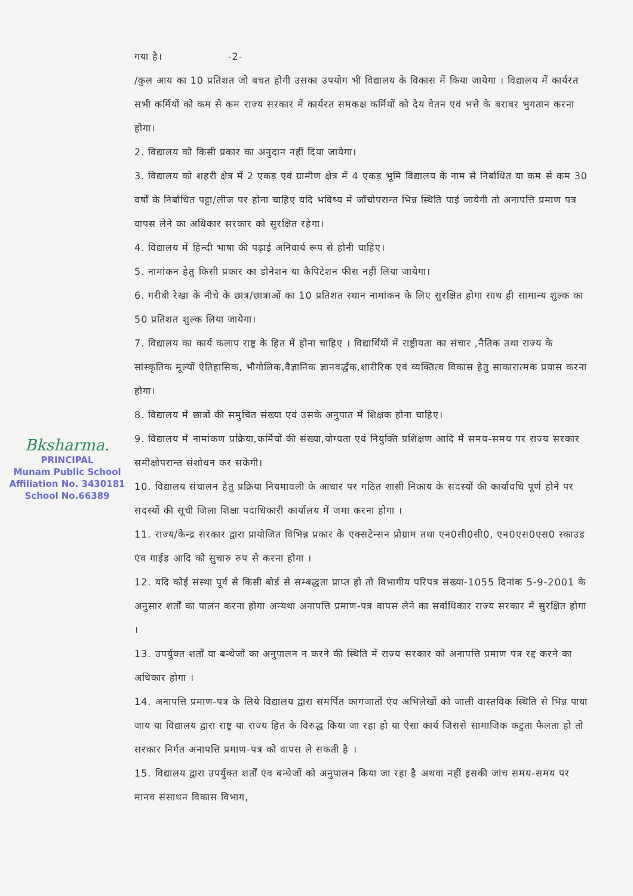Bksharma.
PRINCIPAL
Munam Public School
Affiliation No. 3430181
School No.66389
गया है। -2-
/कुल आय का 10 प्रतिशत जो बचत होगी उसका उपयोग भी विद्यालय के विकास में किया जायेगा । विद्यालय में कार्यरत सभी कर्मियों को कम से कम राज्य सरकार में कार्यरत समकक्ष कर्मियों को देय वेतन एवं भत्ते के बराबर भुगतान करना होगा।
2. विद्यालय को किसी प्रकार का अनुदान नहीं दिया जायेगा।
3. विद्यालय को शहरी क्षेत्र में 2 एकड़ एवं ग्रामीण क्षेत्र में 4 एकड़ भूमि विद्यालय के नाम से निर्बाधित या कम से कम 30 वर्षों के निर्बाधित पट्टा/लीज पर होना चाहिए यदि भविष्य में जाँचोपरान्त भिन्न स्थिति पाई जायेगी तो अनापत्ति प्रमाण पत्र वापस लेने का अधिकार सरकार को सुरक्षित रहेगा।
4. विद्यालय में हिन्दी भाषा की पढ़ाई अनिवार्य रूप से होनी चाहिए।
5. नामांकन हेतु किसी प्रकार का डोनेशन या कैपिटेशन फीस नहीं लिया जायेगा।
6. गरीबी रेखा के नीचे के छात्र/छात्राओं का 10 प्रतिशत स्थान नामांकन के लिए सुरक्षित होगा साथ ही सामान्य शुल्क का 50 प्रतिशत शुल्क लिया जायेगा।
7. विद्यालय का कार्य कलाप राष्ट्र के हित में होना चाहिए । विद्यार्थियों में राष्ट्रीयता का संचार ,नैतिक तथा राज्य के सांस्कृतिक मूल्यों ऐतिहासिक, भौगोलिक,वैज्ञानिक ज्ञानवर्द्धक,शारीरिक एवं व्यक्तित्व विकास हेतु साकारात्मक प्रयास करना होगा।
8. विद्यालय में छात्रों की समुचित संख्या एवं उसके अनुपात में शिक्षक होना चाहिए।
9. विद्यालय में नामांकण प्रक्रिया,कर्मियों की संख्या,योग्यता एवं नियुक्ति प्रशिक्षण आदि में समय-समय पर राज्य सरकार समीक्षोपरान्त संशोधन कर सकेगी।
10. विद्यालय संचालन हेतु प्रक्रिया नियमावली के आधार पर गठित शासी निकाय के सदस्यों की कार्यावधि पूर्ण होने पर सदस्यों की सूची जिला शिक्षा पदाधिकारी कार्यालय में जमा करना होगा ।
11. राज्य/केन्द्र सरकार द्वारा प्रायोजित विभिन्न प्रकार के एक्सटेन्सन प्रोग्राम तथा एन0सी0सी0, एन0एस0एस0 स्काउड एंव गाईड आदि को सुचारु रुप से करना होगा ।
12. यदि कोई संस्था पूर्व से किसी बोर्ड से सम्बद्धता प्राप्त हो तो विभागीय परिपत्र संख्या-1055 दिनांक 5-9-2001 के अनुसार शर्तों का पालन करना होगा अन्यथा अनापत्ति प्रमाण-पत्र वापस लेने का सर्वाधिकार राज्य सरकार में सुरक्षित होगा ।
13. उपर्युक्त शर्तों या बन्धेजों का अनुपालन न करने की स्थिति में राज्य सरकार को अनापत्ति प्रमाण पत्र रद्द करने का अधिकार होगा ।
14. अनापत्ति प्रमाण-पत्र के लिये विद्यालय द्वारा समर्पित कागजातों एंव अभिलेखों को जाली वास्तविक स्थिति से भिन्न पाया जाय या विद्यालय द्वारा राष्ट्र या राज्य हित के विरुद्ध किया जा रहा हो या ऐसा कार्य जिससे सामाजिक कटुता फैलता हो तो सरकार निर्गत अनापत्ति प्रमाण-पत्र को वापस ले सकती है ।
15. विद्यालय द्वारा उपर्युक्त शर्तों एंव बन्धेजों को अनुपालन किया जा रहा है अथवा नहीं इसकी जांच समय-समय पर मानव संसाधन विकास विभाग,